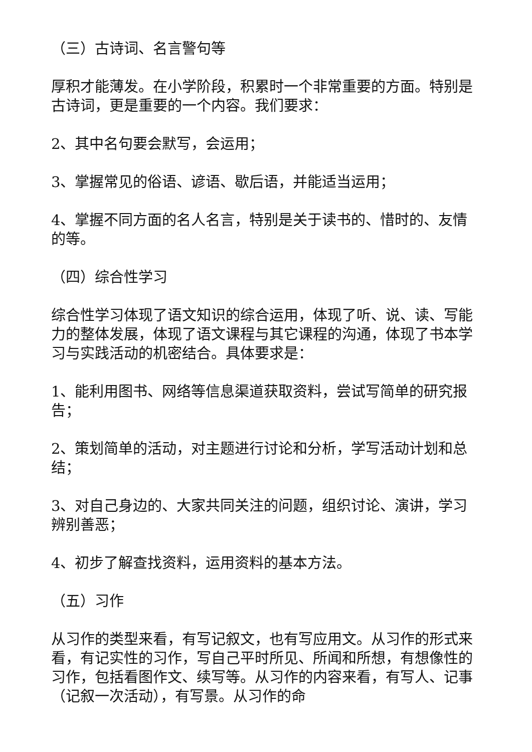（三）古诗词、名言警句等
厚积才能薄发。在小学阶段，积累时一个非常重要的方面。特别是古诗词，更是重要的一个内容。我们要求：
2、其中名句要会默写，会运用；
3、掌握常见的俗语、谚语、歇后语，并能适当运用；
4、掌握不同方面的名人名言，特别是关于读书的、惜时的、友情的等。
（四）综合性学习
综合性学习体现了语文知识的综合运用，体现了听、说、读、写能力的整体发展，体现了语文课程与其它课程的沟通，体现了书本学习与实践活动的机密结合。具体要求是：
1、能利用图书、网络等信息渠道获取资料，尝试写简单的研究报告；
2、策划简单的活动，对主题进行讨论和分析，学写活动计划和总结；
3、对自己身边的、大家共同关注的问题，组织讨论、演讲，学习辨别善恶；
4、初步了解查找资料，运用资料的基本方法。
（五）习作
从习作的类型来看，有写记叙文，也有写应用文。从习作的形式来看，有记实性的习作，写自己平时所见、所闻和所想，有想像性的习作，包括看图作文、续写等。从习作的内容来看，有写人、记事（记叙一次活动），有写景。从习作的命